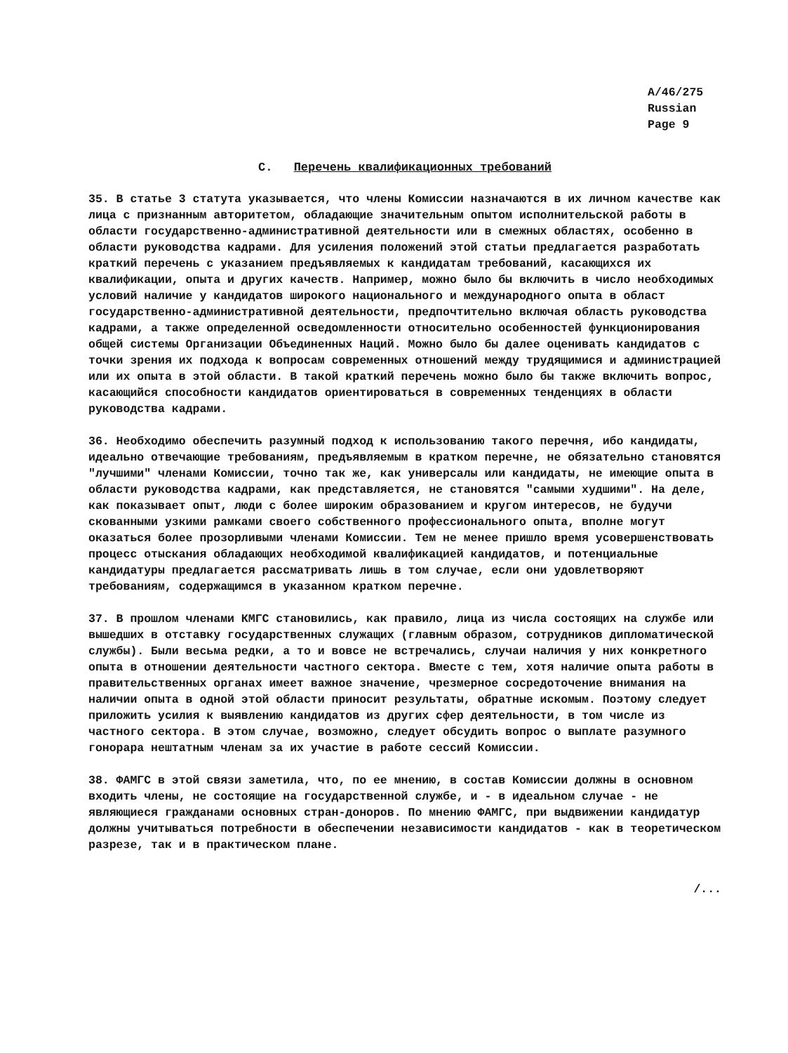A/46/275
Russian
Page 9
C. Перечень квалификационных требований
35. В статье 3 статута указывается, что члены Комиссии назначаются в их личном качестве как лица с признанным авторитетом, обладающие значительным опытом исполнительской работы в области государственно-административной деятельности или в смежных областях, особенно в области руководства кадрами. Для усиления положений этой статьи предлагается разработать краткий перечень с указанием предъявляемых к кандидатам требований, касающихся их квалификации, опыта и других качеств. Например, можно было бы включить в число необходимых условий наличие у кандидатов широкого национального и международного опыта в област государственно-административной деятельности, предпочтительно включая область руководства кадрами, а также определенной осведомленности относительно особенностей функционирования общей системы Организации Объединенных Наций. Можно было бы далее оценивать кандидатов с точки зрения их подхода к вопросам современных отношений между трудящимися и администрацией или их опыта в этой области. В такой краткий перечень можно было бы также включить вопрос, касающийся способности кандидатов ориентироваться в современных тенденциях в области руководства кадрами.
36. Необходимо обеспечить разумный подход к использованию такого перечня, ибо кандидаты, идеально отвечающие требованиям, предъявляемым в кратком перечне, не обязательно становятся "лучшими" членами Комиссии, точно так же, как универсалы или кандидаты, не имеющие опыта в области руководства кадрами, как представляется, не становятся "самыми худшими". На деле, как показывает опыт, люди с более широким образованием и кругом интересов, не будучи скованными узкими рамками своего собственного профессионального опыта, вполне могут оказаться более прозорливыми членами Комиссии. Тем не менее пришло время усовершенствовать процесс отыскания обладающих необходимой квалификацией кандидатов, и потенциальные кандидатуры предлагается рассматривать лишь в том случае, если они удовлетворяют требованиям, содержащимся в указанном кратком перечне.
37. В прошлом членами КМГС становились, как правило, лица из числа состоящих на службе или вышедших в отставку государственных служащих (главным образом, сотрудников дипломатической службы). Были весьма редки, а то и вовсе не встречались, случаи наличия у них конкретного опыта в отношении деятельности частного сектора. Вместе с тем, хотя наличие опыта работы в правительственных органах имеет важное значение, чрезмерное сосредоточение внимания на наличии опыта в одной этой области приносит результаты, обратные искомым. Поэтому следует приложить усилия к выявлению кандидатов из других сфер деятельности, в том числе из частного сектора. В этом случае, возможно, следует обсудить вопрос о выплате разумного гонорара нештатным членам за их участие в работе сессий Комиссии.
38. ФАМГС в этой связи заметила, что, по ее мнению, в состав Комиссии должны в основном входить члены, не состоящие на государственной службе, и - в идеальном случае - не являющиеся гражданами основных стран-доноров. По мнению ФАМГС, при выдвижении кандидатур должны учитываться потребности в обеспечении независимости кандидатов - как в теоретическом разрезе, так и в практическом плане.
/...